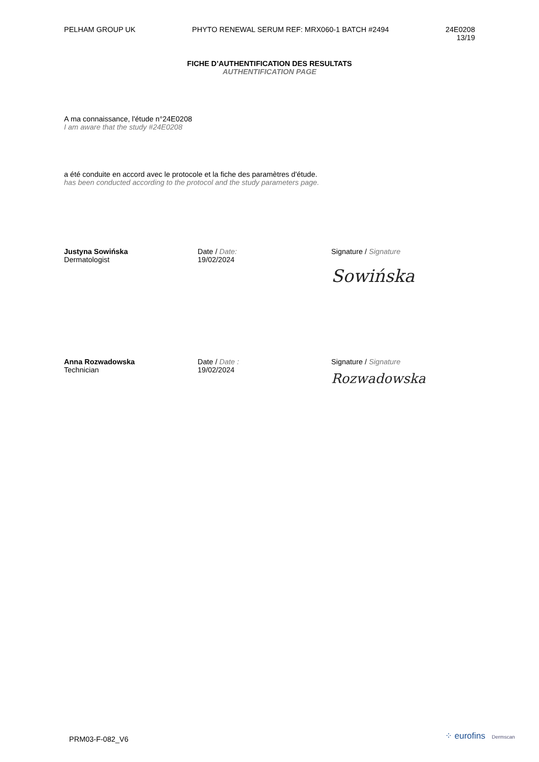PELHAM GROUP UK PHYTO RENEWAL SERUM REF: MRX060-1 BATCH #2494
24E0208
13/19
FICHE D’AUTHENTIFICATION DES RESULTATS
AUTHENTIFICATION PAGE
A ma connaissance, l'étude n°24E0208
I am aware that the study #24E0208
a été conduite en accord avec le protocole et la fiche des paramètres d'étude.
has been conducted according to the protocol and the study parameters page.
Justyna Sowińska
Dermatologist
Date / Date:
19/02/2024
Signature / Signature
Sowińska
Anna Rozwadowska
Technician
Date / Date :
19/02/2024
Signature / Signature
Rozwadowska
PRM03-F-082_V6 ⁘ eurofins Dermscan